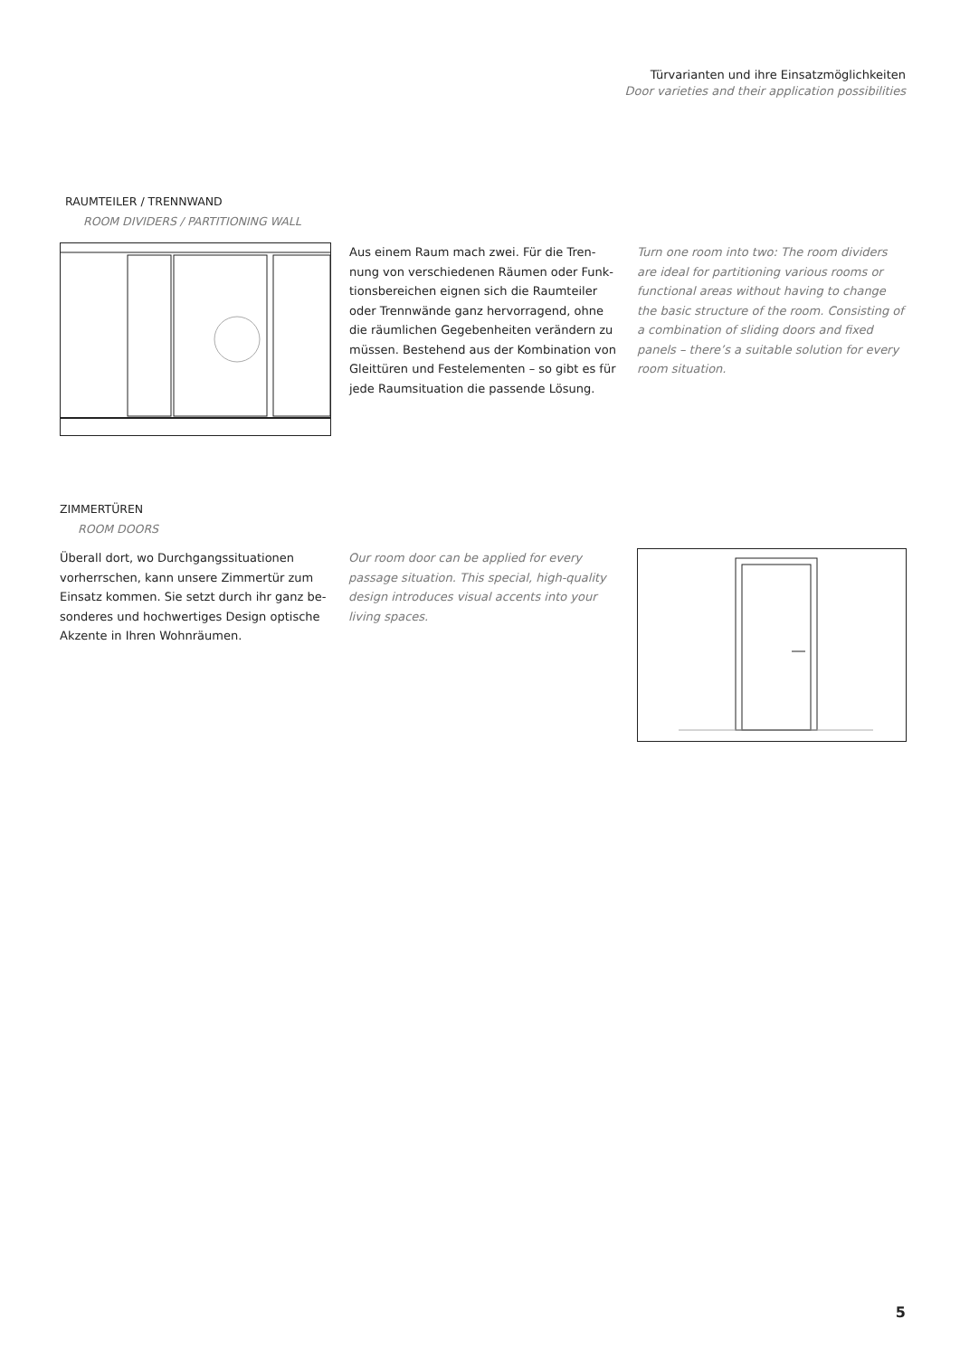Türvarianten und ihre Einsatzmöglichkeiten
Door varieties and their application possibilities
RAUMTEILER / TRENNWAND
ROOM DIVIDERS / PARTITIONING WALL
Aus einem Raum mach zwei. Für die Tren­nung von verschiedenen Räumen oder Funk­tionsbereichen eignen sich die Raumteiler oder Trennwände ganz hervorragend, ohne die räumlichen Gegebenheiten verändern zu müssen. Bestehend aus der Kombination von Gleittüren und Festelementen – so gibt es für jede Raumsituation die passende Lösung.
Turn one room into two: The room dividers are ideal for partitioning various rooms or functional areas without having to change the basic structure of the room. Consisting of a combination of sliding doors and fixed panels – there’s a suitable solution for every room situation.
ZIMMERTÜREN
ROOM DOORS
Überall dort, wo Durchgangssituationen vorherrschen, kann unsere Zimmertür zum Einsatz kommen. Sie setzt durch ihr ganz be­sonderes und hochwertiges Design optische Akzente in Ihren Wohnräumen.
Our room door can be applied for every passage situation. This special, high-quality design introduces visual accents into your living spaces.
5